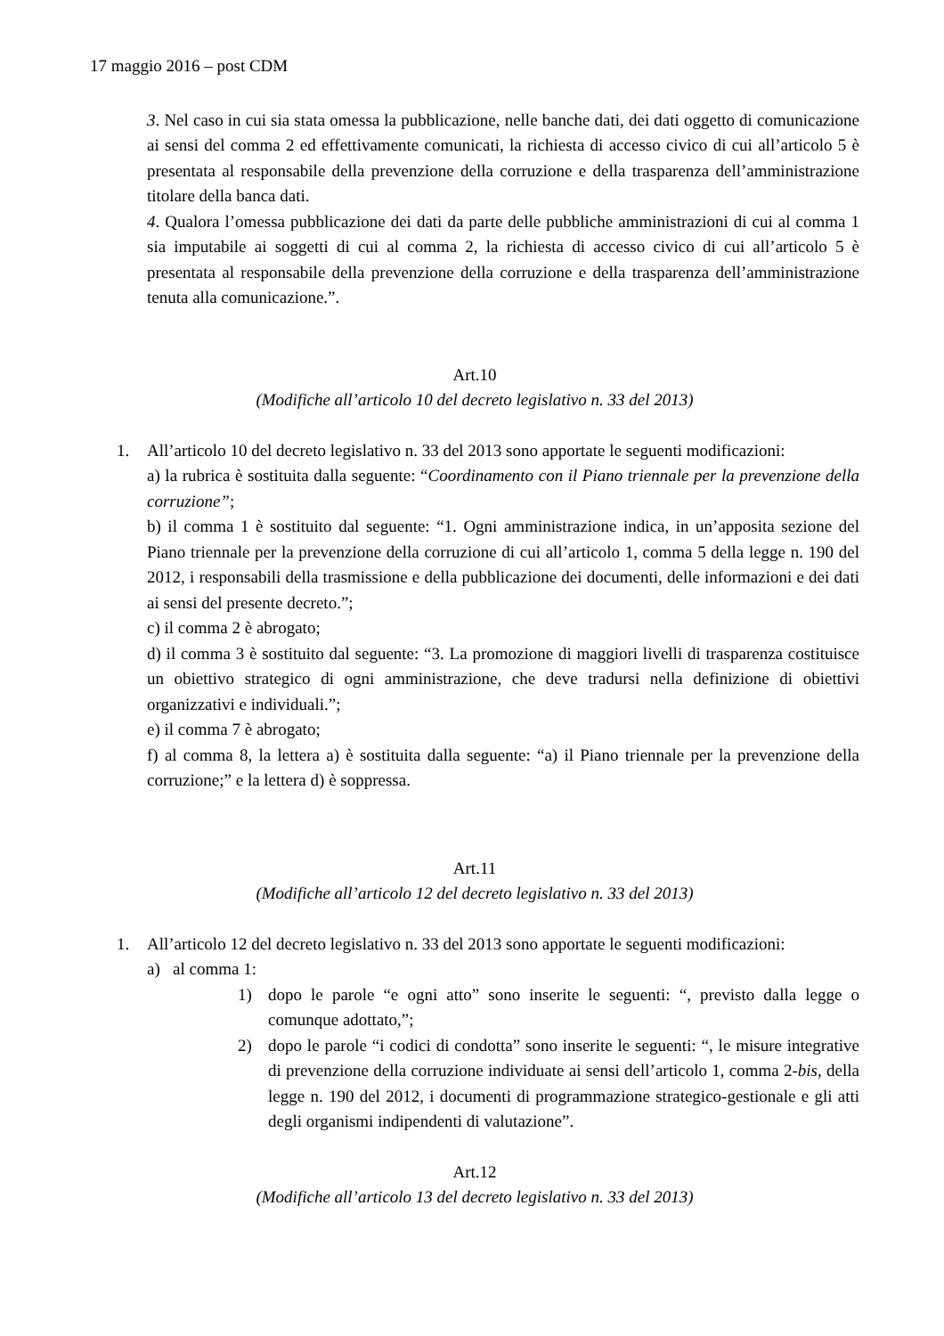17 maggio 2016 – post CDM
3. Nel caso in cui sia stata omessa la pubblicazione, nelle banche dati, dei dati oggetto di comunicazione ai sensi del comma 2 ed effettivamente comunicati, la richiesta di accesso civico di cui all’articolo 5 è presentata al responsabile della prevenzione della corruzione e della trasparenza dell’amministrazione titolare della banca dati.
4. Qualora l’omessa pubblicazione dei dati da parte delle pubbliche amministrazioni di cui al comma 1 sia imputabile ai soggetti di cui al comma 2, la richiesta di accesso civico di cui all’articolo 5 è presentata al responsabile della prevenzione della corruzione e della trasparenza dell’amministrazione tenuta alla comunicazione.”.
Art.10
(Modifiche all’articolo 10 del decreto legislativo n. 33 del 2013)
1. All’articolo 10 del decreto legislativo n. 33 del 2013 sono apportate le seguenti modificazioni:
a) la rubrica è sostituita dalla seguente: “Coordinamento con il Piano triennale per la prevenzione della corruzione”;
b) il comma 1 è sostituito dal seguente: “1. Ogni amministrazione indica, in un’apposita sezione del Piano triennale per la prevenzione della corruzione di cui all’articolo 1, comma 5 della legge n. 190 del 2012, i responsabili della trasmissione e della pubblicazione dei documenti, delle informazioni e dei dati ai sensi del presente decreto.”;
c) il comma 2 è abrogato;
d) il comma 3 è sostituito dal seguente: “3. La promozione di maggiori livelli di trasparenza costituisce un obiettivo strategico di ogni amministrazione, che deve tradursi nella definizione di obiettivi organizzativi e individuali.”;
e) il comma 7 è abrogato;
f) al comma 8, la lettera a) è sostituita dalla seguente: “a) il Piano triennale per la prevenzione della corruzione;” e la lettera d) è soppressa.
Art.11
(Modifiche all’articolo 12 del decreto legislativo n. 33 del 2013)
1. All’articolo 12 del decreto legislativo n. 33 del 2013 sono apportate le seguenti modificazioni:
a) al comma 1:
1) dopo le parole “e ogni atto” sono inserite le seguenti: “, previsto dalla legge o comunque adottato,”;
2) dopo le parole “i codici di condotta” sono inserite le seguenti: “, le misure integrative di prevenzione della corruzione individuate ai sensi dell’articolo 1, comma 2-bis, della legge n. 190 del 2012, i documenti di programmazione strategico-gestionale e gli atti degli organismi indipendenti di valutazione”.
Art.12
(Modifiche all’articolo 13 del decreto legislativo n. 33 del 2013)